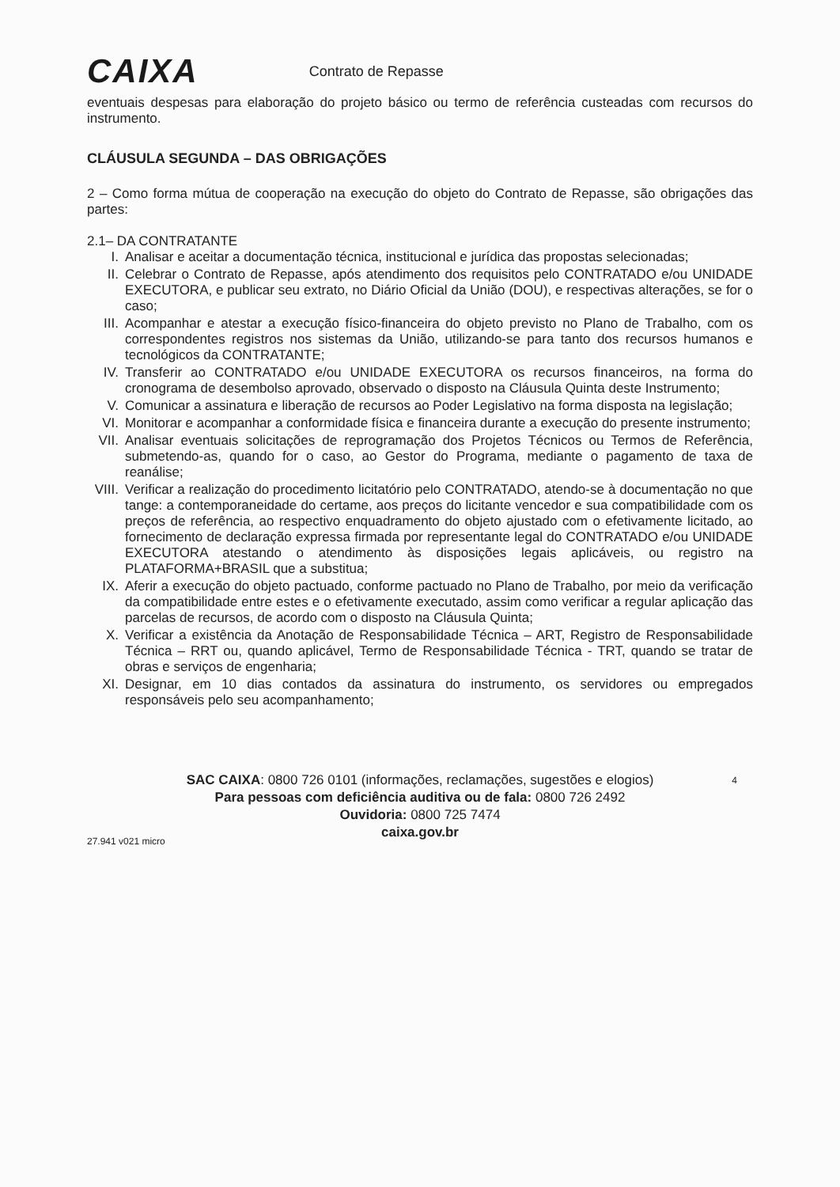CAIXA
Contrato de Repasse
eventuais despesas para elaboração do projeto básico ou termo de referência custeadas com recursos do instrumento.
CLÁUSULA SEGUNDA – DAS OBRIGAÇÕES
2 – Como forma mútua de cooperação na execução do objeto do Contrato de Repasse, são obrigações das partes:
2.1– DA CONTRATANTE
I. Analisar e aceitar a documentação técnica, institucional e jurídica das propostas selecionadas;
II. Celebrar o Contrato de Repasse, após atendimento dos requisitos pelo CONTRATADO e/ou UNIDADE EXECUTORA, e publicar seu extrato, no Diário Oficial da União (DOU), e respectivas alterações, se for o caso;
III. Acompanhar e atestar a execução físico-financeira do objeto previsto no Plano de Trabalho, com os correspondentes registros nos sistemas da União, utilizando-se para tanto dos recursos humanos e tecnológicos da CONTRATANTE;
IV. Transferir ao CONTRATADO e/ou UNIDADE EXECUTORA os recursos financeiros, na forma do cronograma de desembolso aprovado, observado o disposto na Cláusula Quinta deste Instrumento;
V. Comunicar a assinatura e liberação de recursos ao Poder Legislativo na forma disposta na legislação;
VI. Monitorar e acompanhar a conformidade física e financeira durante a execução do presente instrumento;
VII. Analisar eventuais solicitações de reprogramação dos Projetos Técnicos ou Termos de Referência, submetendo-as, quando for o caso, ao Gestor do Programa, mediante o pagamento de taxa de reanálise;
VIII. Verificar a realização do procedimento licitatório pelo CONTRATADO, atendo-se à documentação no que tange: a contemporaneidade do certame, aos preços do licitante vencedor e sua compatibilidade com os preços de referência, ao respectivo enquadramento do objeto ajustado com o efetivamente licitado, ao fornecimento de declaração expressa firmada por representante legal do CONTRATADO e/ou UNIDADE EXECUTORA atestando o atendimento às disposições legais aplicáveis, ou registro na PLATAFORMA+BRASIL que a substitua;
IX. Aferir a execução do objeto pactuado, conforme pactuado no Plano de Trabalho, por meio da verificação da compatibilidade entre estes e o efetivamente executado, assim como verificar a regular aplicação das parcelas de recursos, de acordo com o disposto na Cláusula Quinta;
X. Verificar a existência da Anotação de Responsabilidade Técnica – ART, Registro de Responsabilidade Técnica – RRT ou, quando aplicável, Termo de Responsabilidade Técnica - TRT, quando se tratar de obras e serviços de engenharia;
XI. Designar, em 10 dias contados da assinatura do instrumento, os servidores ou empregados responsáveis pelo seu acompanhamento;
4
SAC CAIXA: 0800 726 0101 (informações, reclamações, sugestões e elogios)
Para pessoas com deficiência auditiva ou de fala: 0800 726 2492
Ouvidoria: 0800 725 7474
caixa.gov.br
27.941 v021 micro